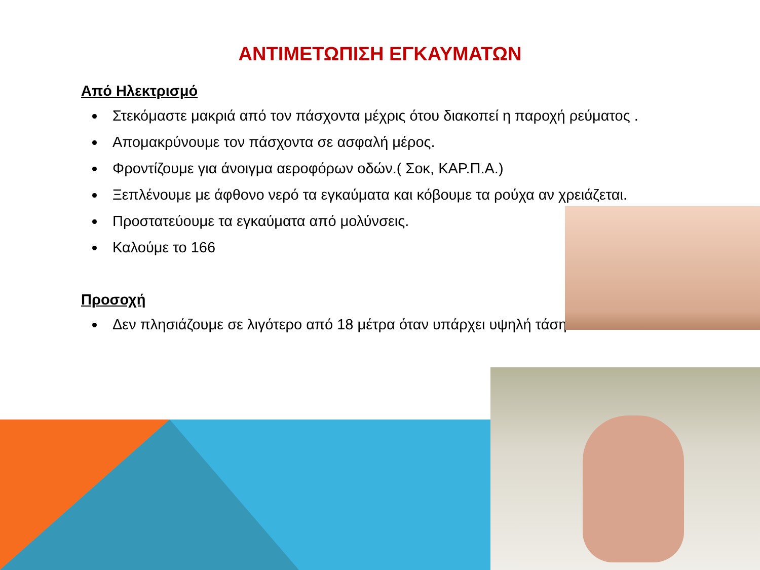ΑΝΤΙΜΕΤΩΠΙΣΗ ΕΓΚΑΥΜΑΤΩΝ
Από Ηλεκτρισμό
Στεκόμαστε μακριά από τον πάσχοντα μέχρις ότου διακοπεί η παροχή ρεύματος .
Απομακρύνουμε τον πάσχοντα σε ασφαλή μέρος.
Φροντίζουμε για άνοιγμα αεροφόρων οδών.( Σοκ, ΚΑΡ.Π.Α.)
Ξεπλένουμε με άφθονο νερό τα εγκαύματα και κόβουμε τα ρούχα αν χρειάζεται.
Προστατεύουμε τα εγκαύματα από μολύνσεις.
Καλούμε το 166
Προσοχή
Δεν πλησιάζουμε σε λιγότερο από 18 μέτρα όταν υπάρχει υψηλή τάση.